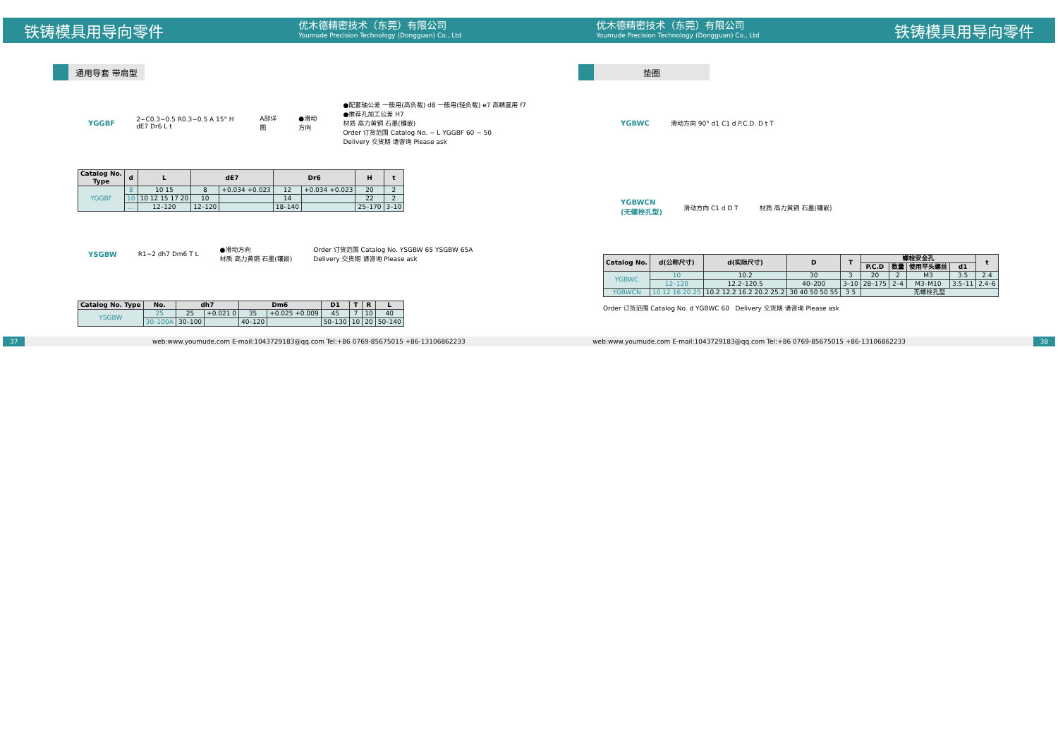铁铸模具用导向零件 优木德精密技术（东莞）有限公司
Youmude Precision Technology (Dongguan) Co., Ltd 优木德精密技术（东莞）有限公司
Youmude Precision Technology (Dongguan) Co., Ltd 铁铸模具用导向零件
通用导套 带肩型
YGGBF 2−C0.3~0.5 R0.3~0.5 A 15° H dE7 Dr6 L t A部详图 ●滑动方向 ●配套轴公差 一般用(高负载) d8 一般用(轻负载) e7 高精度用 f7 ●推荐孔加工公差 H7
材质 高力黄铜 石墨(镶嵌)
Order 订货范围 Catalog No. − L YGGBF 60 − 50
Delivery 交货期 请咨询 Please ask
| Catalog No. Type | d | L | dE7 | | Dr6 | | H | t |
| --- | --- | --- | --- | --- | --- | --- | --- | --- |
| YGGBF | 8 | 10 15 | 8 | +0.034 +0.023 | 12 | +0.034 +0.023 | 20 | 2 |
| | 10 | 10 12 15 17 20 | 10 | | 14 | | 22 | 2 |
| | … | 12–120 | 12–120 | | 18–140 | | 25–170 | 3–10 |
YSGBW R1~2 dh7 Dm6 T L ●滑动方向
材质 高力黄铜 石墨(镶嵌) Order 订货范围 Catalog No. YSGBW 65 YSGBW 65A
Delivery 交货期 请咨询 Please ask
| Catalog No. Type | No. | dh7 | | Dm6 | | D1 | T | R | L |
| --- | --- | --- | --- | --- | --- | --- | --- | --- | --- |
| YSGBW | 25 | 25 | +0.021 0 | 35 | +0.025 +0.009 | 45 | 7 | 10 | 40 |
| | 30–100A | 30–100 | | 40–120 | | 50–130 | 10 | 20 | 50–140 |
垫圈
YGBWC 滑动方向 90° d1 C1 d P.C.D. D t T
YGBWCN
(无螺栓孔型) 滑动方向 C1 d D T 材质 高力黄铜 石墨(镶嵌)
| Catalog No. | d(公称尺寸) | d(实际尺寸) | D | T | 螺栓安全孔 | | | | t |
| --- | --- | --- | --- | --- | --- | --- | --- | --- | --- |
| | | | | | P.C.D | 数量 | 使用平头螺丝 | d1 | |
| YGBWC | 10 | 10.2 | 30 | 3 | 20 | 2 | M3 | 3.5 | 2.4 |
| | 12–120 | 12.2–120.5 | 40–200 | 3–10 | 28–175 | 2–4 | M3–M10 | 3.5–11 | 2.4–6 |
| YGBWCN | 10 12 16 20 25 | 10.2 12.2 16.2 20.2 25.2 | 30 40 50 50 55 | 3 5 | 无螺栓孔型 | | | | |
Order 订货范围 Catalog No. d YGBWC 60 Delivery 交货期 请咨询 Please ask
37 web:www.youmude.com E-mail:1043729183@qq.com Tel:+86 0769-85675015 +86-13106862233 web:www.youmude.com E-mail:1043729183@qq.com Tel:+86 0769-85675015 +86-13106862233 38